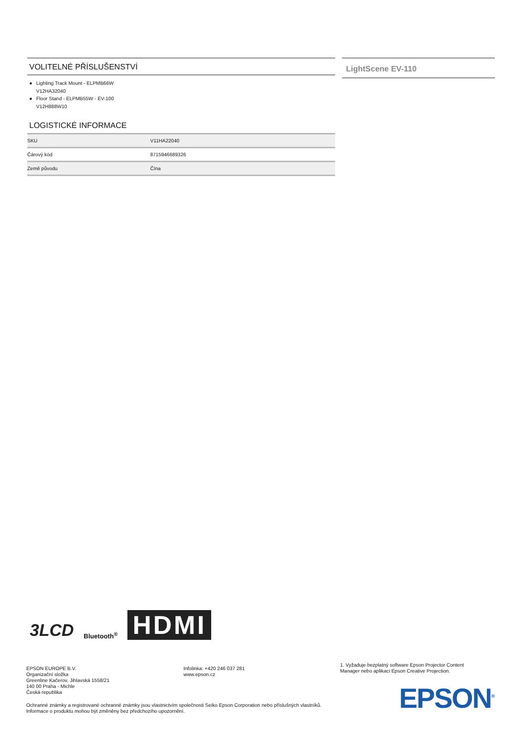VOLITELNÉ PŘÍSLUŠENSTVÍ
● Lighting Track Mount - ELPMB66W
V12HA32040
● Floor Stand - ELPMB55W - EV-100
V12H888W10
LOGISTICKÉ INFORMACE
| SKU | V11HA22040 |
| Čárový kód | 8715946689326 |
| Země původu | Čína |
LightScene EV-110
3LCD Bluetooth<sup>®</sup> HDMI
EPSON EUROPE B.V.
Organizační složka
Greenline Kačerov, Jihlavská 1558/21
140 00 Praha - Michle
Česká republika
Ochranné známky a registrované ochranné známky jsou vlastnictvím společnosti Seiko Epson Corporation nebo příslušných vlastníků.
Informace o produktu mohou být změněny bez předchozího upozornění.
Infolinka: +420 246 037 281
www.epson.cz
1. Vyžaduje bezplatný software Epson Projector Content Manager nebo aplikaci Epson Creative Projection.
EPSON<sup>®</sup>